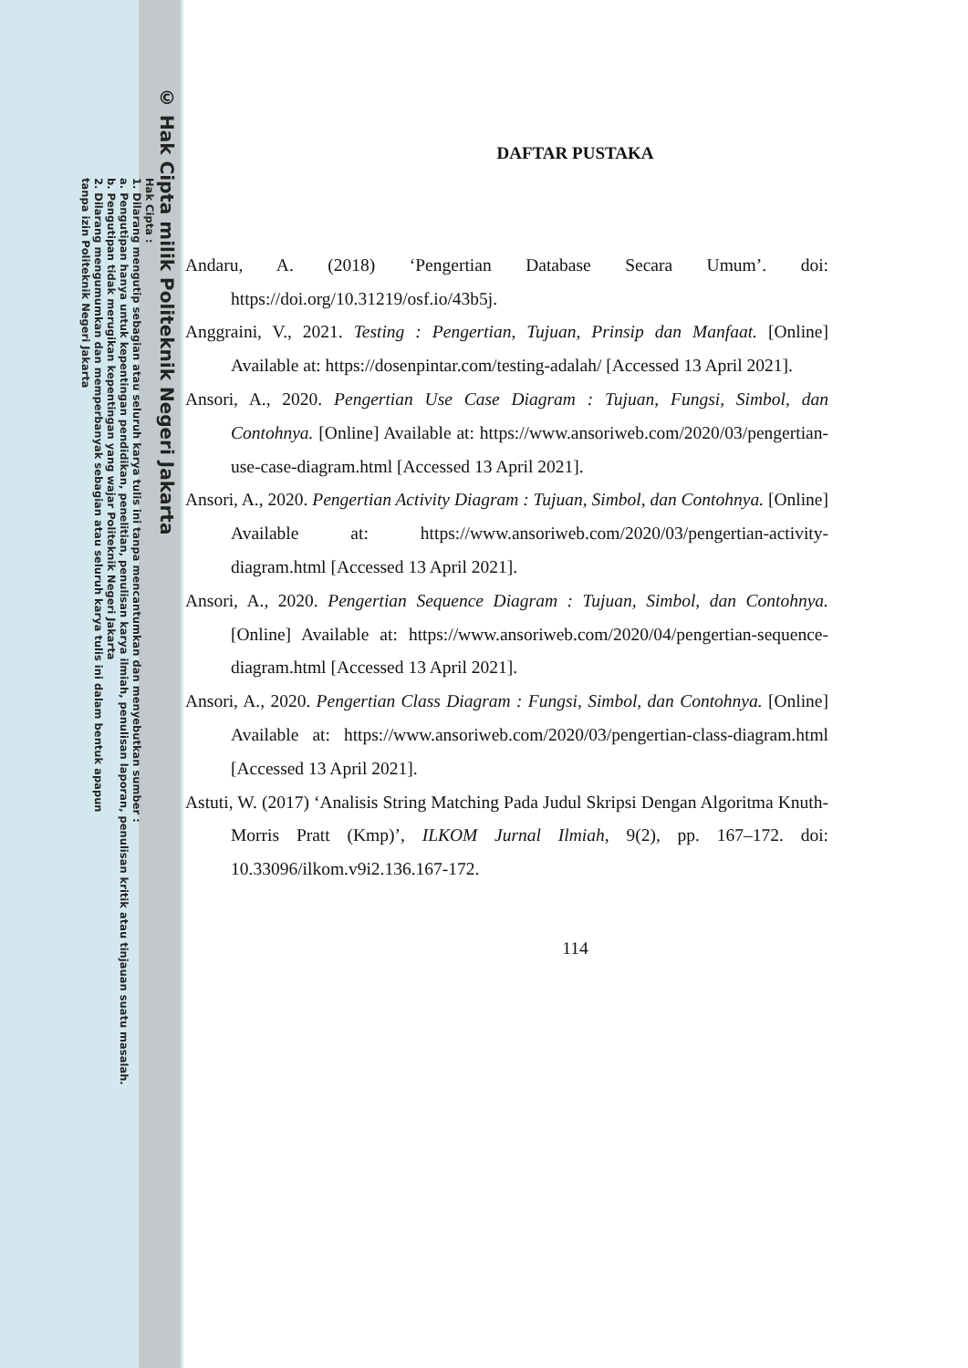© Hak Cipta milik Politeknik Negeri Jakarta
Hak Cipta :
1. Dilarang mengutip sebagian atau seluruh karya tulis ini tanpa mencantumkan dan menyebutkan sumber :
a. Pengutipan hanya untuk kepentingan pendidikan, penelitian, penulisan karya ilmiah, penulisan laporan, penulisan kritik atau tinjauan suatu masalah.
b. Pengutipan tidak merugikan kepentingan yang wajar Politeknik Negeri Jakarta
2. Dilarang mengumumkan dan memperbanyak sebagian atau seluruh karya tulis ini dalam bentuk apapun
tanpa izin Politeknik Negeri Jakarta
DAFTAR PUSTAKA
Andaru, A. (2018) ‘Pengertian Database Secara Umum’. doi: https://doi.org/10.31219/osf.io/43b5j.
Anggraini, V., 2021. Testing : Pengertian, Tujuan, Prinsip dan Manfaat. [Online] Available at: https://dosenpintar.com/testing-adalah/ [Accessed 13 April 2021].
Ansori, A., 2020. Pengertian Use Case Diagram : Tujuan, Fungsi, Simbol, dan Contohnya. [Online] Available at: https://www.ansoriweb.com/2020/03/pengertian-use-case-diagram.html [Accessed 13 April 2021].
Ansori, A., 2020. Pengertian Activity Diagram : Tujuan, Simbol, dan Contohnya. [Online] Available at: https://www.ansoriweb.com/2020/03/pengertian-activity-diagram.html [Accessed 13 April 2021].
Ansori, A., 2020. Pengertian Sequence Diagram : Tujuan, Simbol, dan Contohnya. [Online] Available at: https://www.ansoriweb.com/2020/04/pengertian-sequence-diagram.html [Accessed 13 April 2021].
Ansori, A., 2020. Pengertian Class Diagram : Fungsi, Simbol, dan Contohnya. [Online] Available at: https://www.ansoriweb.com/2020/03/pengertian-class-diagram.html [Accessed 13 April 2021].
Astuti, W. (2017) ‘Analisis String Matching Pada Judul Skripsi Dengan Algoritma Knuth-Morris Pratt (Kmp)’, ILKOM Jurnal Ilmiah, 9(2), pp. 167–172. doi: 10.33096/ilkom.v9i2.136.167-172.
114